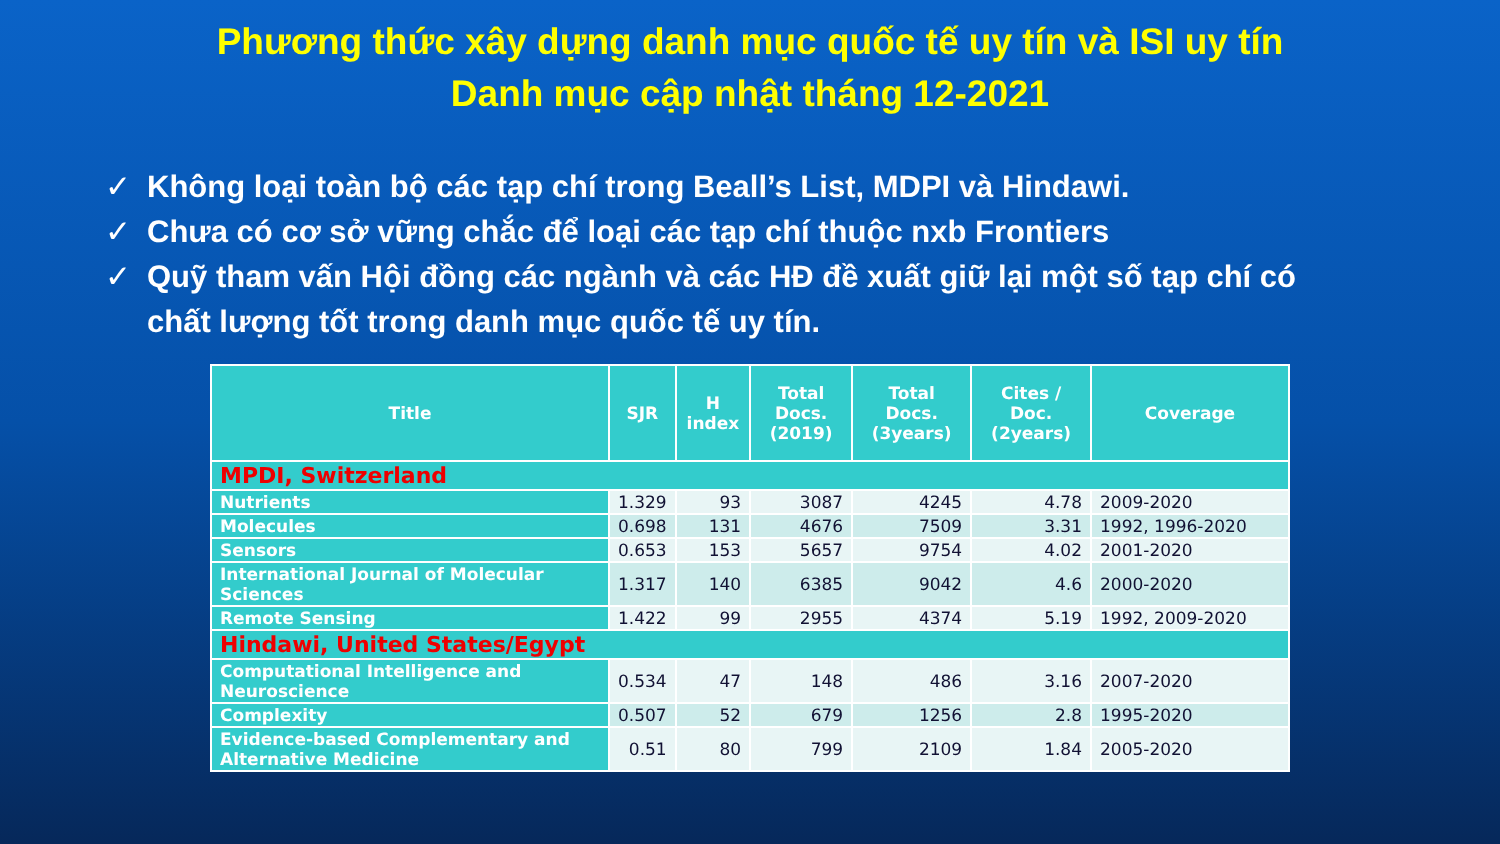Phương thức xây dựng danh mục quốc tế uy tín và ISI uy tín
Danh mục cập nhật tháng 12-2021
✓ Không loại toàn bộ các tạp chí trong Beall’s List, MDPI và Hindawi.
✓ Chưa có cơ sở vững chắc để loại các tạp chí thuộc nxb Frontiers
✓ Quỹ tham vấn Hội đồng các ngành và các HĐ đề xuất giữ lại một số tạp chí có chất lượng tốt trong danh mục quốc tế uy tín.
| Title | SJR | H index | Total Docs. (2019) | Total Docs. (3years) | Cites / Doc. (2years) | Coverage |
| --- | --- | --- | --- | --- | --- | --- |
| MPDI, Switzerland | | | | | | |
| Nutrients | 1.329 | 93 | 3087 | 4245 | 4.78 | 2009-2020 |
| Molecules | 0.698 | 131 | 4676 | 7509 | 3.31 | 1992, 1996-2020 |
| Sensors | 0.653 | 153 | 5657 | 9754 | 4.02 | 2001-2020 |
| International Journal of Molecular Sciences | 1.317 | 140 | 6385 | 9042 | 4.6 | 2000-2020 |
| Remote Sensing | 1.422 | 99 | 2955 | 4374 | 5.19 | 1992, 2009-2020 |
| Hindawi, United States/Egypt | | | | | | |
| Computational Intelligence and Neuroscience | 0.534 | 47 | 148 | 486 | 3.16 | 2007-2020 |
| Complexity | 0.507 | 52 | 679 | 1256 | 2.8 | 1995-2020 |
| Evidence-based Complementary and Alternative Medicine | 0.51 | 80 | 799 | 2109 | 1.84 | 2005-2020 |